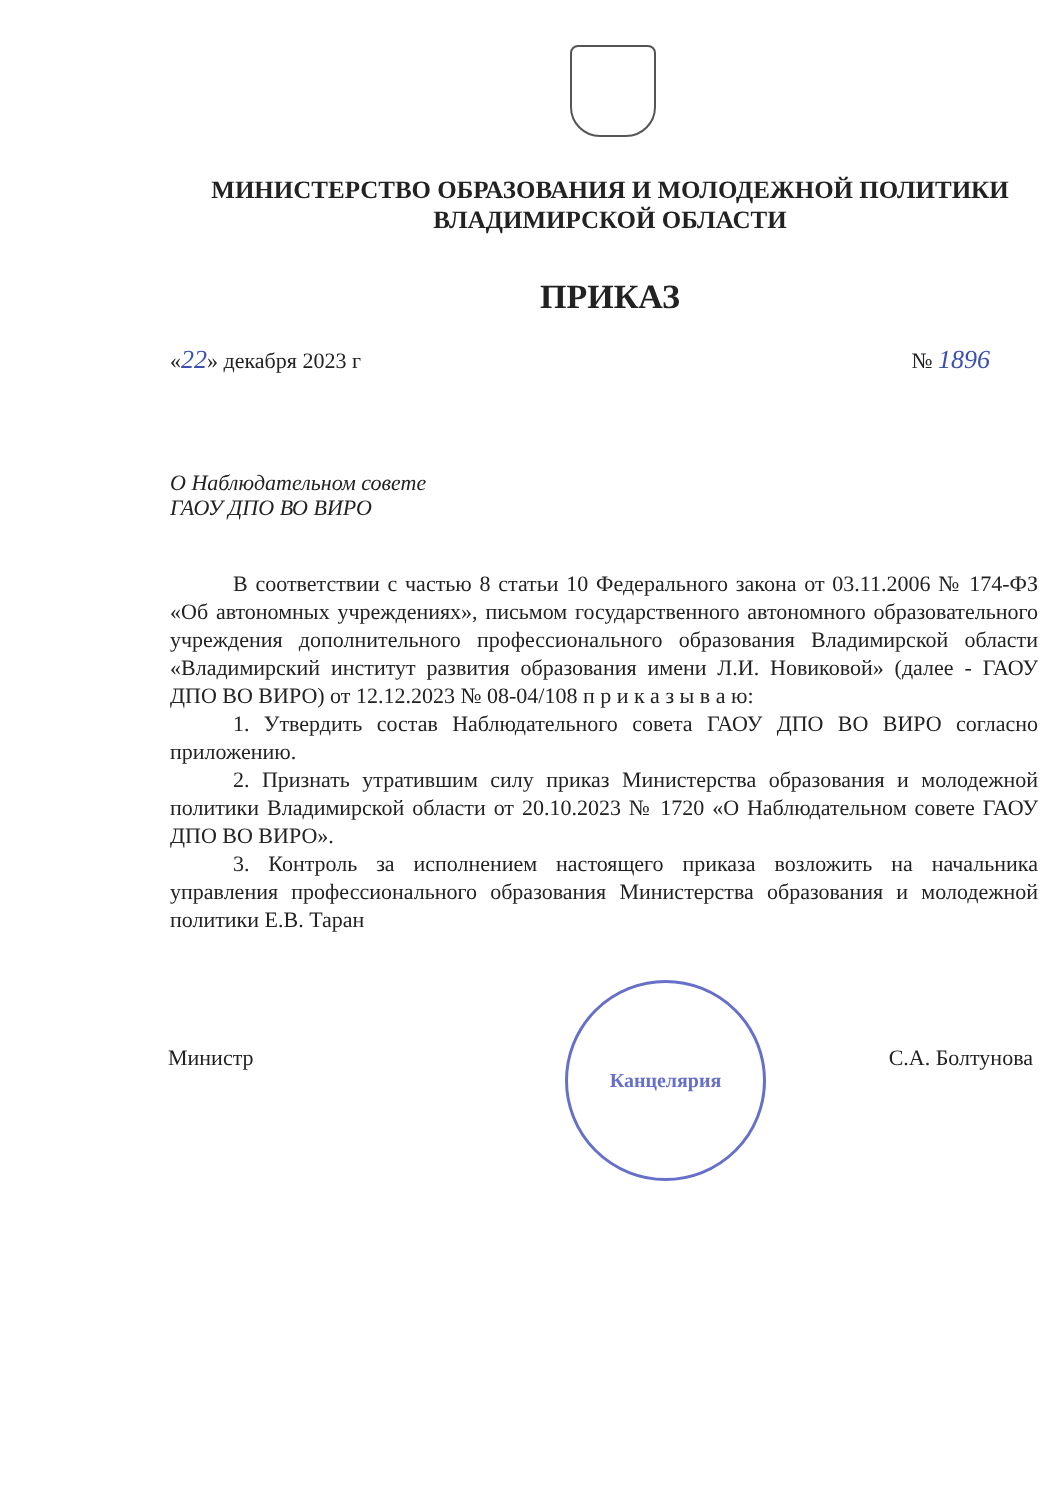МИНИСТЕРСТВО ОБРАЗОВАНИЯ И МОЛОДЕЖНОЙ ПОЛИТИКИ
ВЛАДИМИРСКОЙ ОБЛАСТИ
ПРИКАЗ
«22» декабря 2023 г № 1896
О Наблюдательном совете
ГАОУ ДПО ВО ВИРО
В соответствии с частью 8 статьи 10 Федерального закона от 03.11.2006 № 174-ФЗ «Об автономных учреждениях», письмом государственного автономного образовательного учреждения дополнительного профессионального образования Владимирской области «Владимирский институт развития образования имени Л.И. Новиковой» (далее - ГАОУ ДПО ВО ВИРО) от 12.12.2023 № 08-04/108 п р и к а з ы в а ю:
1. Утвердить состав Наблюдательного совета ГАОУ ДПО ВО ВИРО согласно приложению.
2. Признать утратившим силу приказ Министерства образования и молодежной политики Владимирской области от 20.10.2023 № 1720 «О Наблюдательном совете ГАОУ ДПО ВО ВИРО».
3. Контроль за исполнением настоящего приказа возложить на начальника управления профессионального образования Министерства образования и молодежной политики Е.В. Таран
Канцелярия
Министр С.А. Болтунова